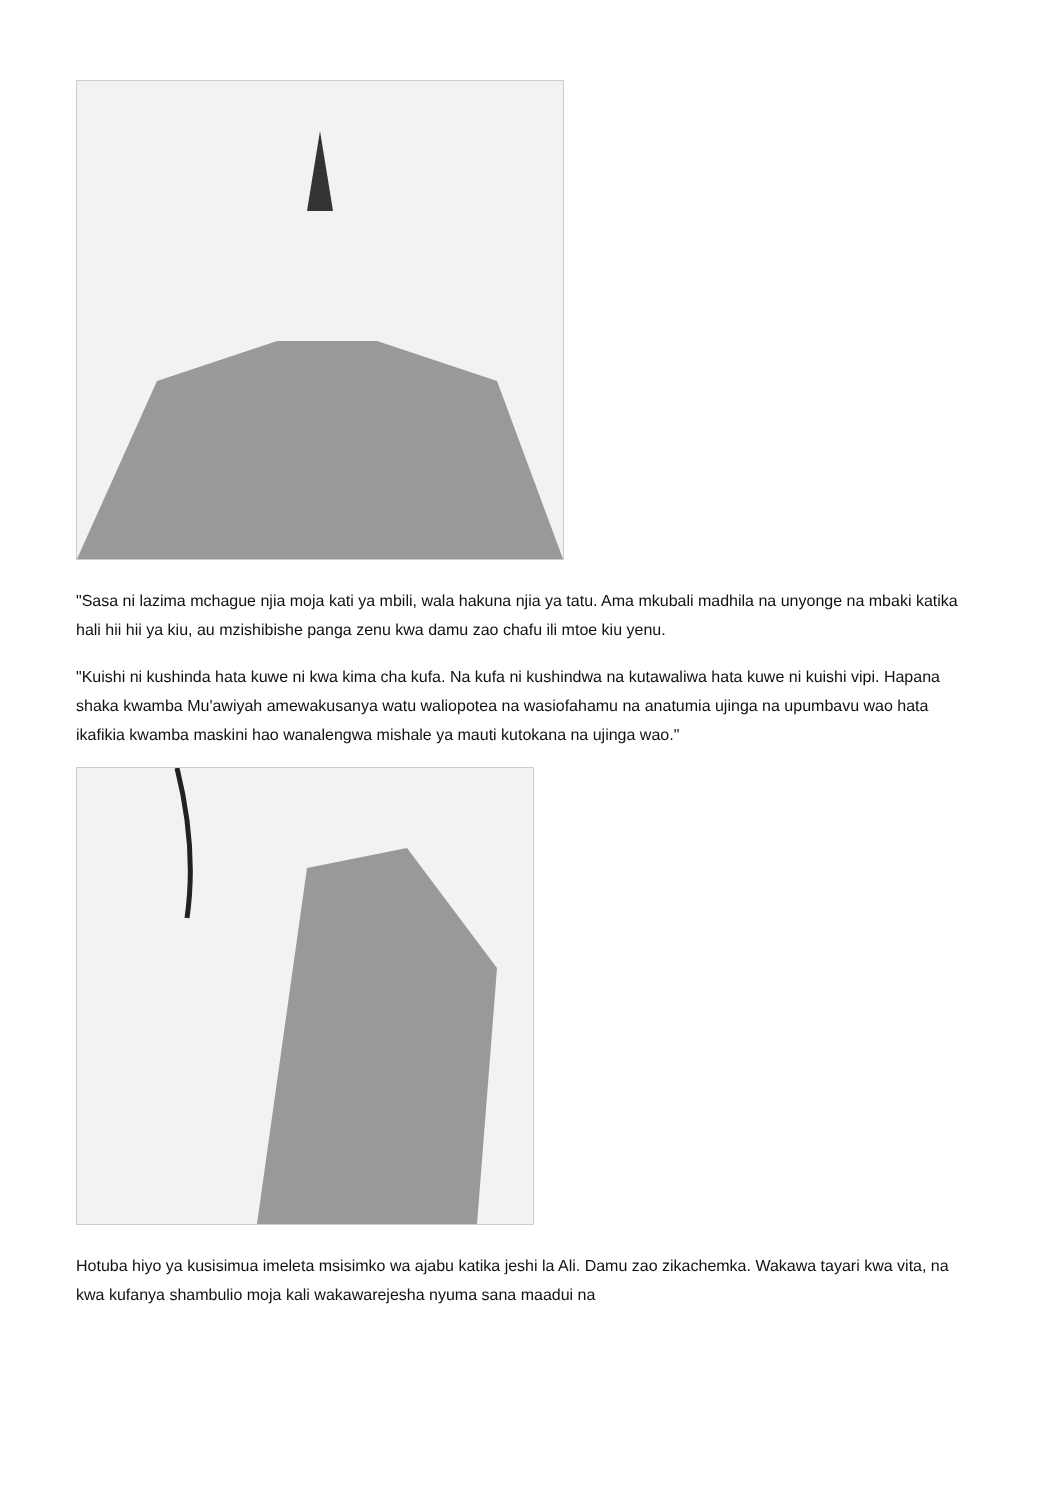"Sasa ni lazima mchague njia moja kati ya mbili, wala hakuna njia ya tatu. Ama mkubali madhila na unyonge na mbaki katika hali hii hii ya kiu, au mzishibishe panga zenu kwa damu zao chafu ili mtoe kiu yenu.
"Kuishi ni kushinda hata kuwe ni kwa kima cha kufa. Na kufa ni kushindwa na kutawaliwa hata kuwe ni kuishi vipi. Hapana shaka kwamba Mu'awiyah amewakusanya watu waliopotea na wasiofahamu na anatumia ujinga na upumbavu wao hata ikafikia kwamba maskini hao wanalengwa mishale ya mauti kutokana na ujinga wao."
Hotuba hiyo ya kusisimua imeleta msisimko wa ajabu katika jeshi la Ali. Damu zao zikachemka. Wakawa tayari kwa vita, na kwa kufanya shambulio moja kali wakawarejesha nyuma sana maadui na